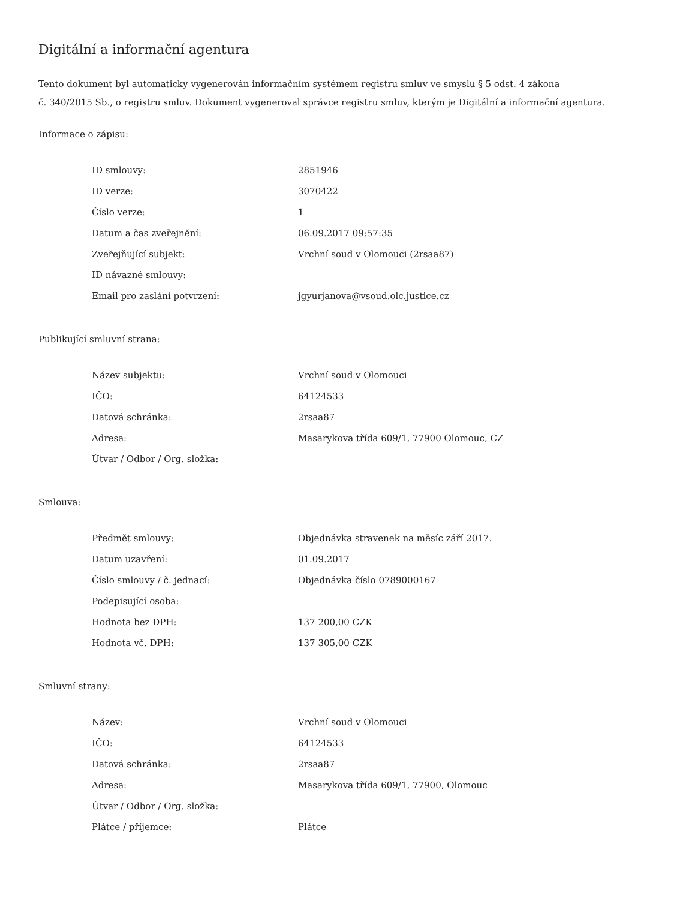Digitální a informační agentura
Tento dokument byl automaticky vygenerován informačním systémem registru smluv ve smyslu § 5 odst. 4 zákona
č. 340/2015 Sb., o registru smluv. Dokument vygeneroval správce registru smluv, kterým je Digitální a informační agentura.
Informace o zápisu:
| ID smlouvy: | 2851946 |
| ID verze: | 3070422 |
| Číslo verze: | 1 |
| Datum a čas zveřejnění: | 06.09.2017 09:57:35 |
| Zveřejňující subjekt: | Vrchní soud v Olomouci (2rsaa87) |
| ID návazné smlouvy: | |
| Email pro zaslání potvrzení: | jgyurjanova@vsoud.olc.justice.cz |
Publikující smluvní strana:
| Název subjektu: | Vrchní soud v Olomouci |
| IČO: | 64124533 |
| Datová schránka: | 2rsaa87 |
| Adresa: | Masarykova třída 609/1, 77900 Olomouc, CZ |
| Útvar / Odbor / Org. složka: | |
Smlouva:
| Předmět smlouvy: | Objednávka stravenek na měsíc září 2017. |
| Datum uzavření: | 01.09.2017 |
| Číslo smlouvy / č. jednací: | Objednávka číslo 0789000167 |
| Podepisující osoba: | |
| Hodnota bez DPH: | 137 200,00 CZK |
| Hodnota vč. DPH: | 137 305,00 CZK |
Smluvní strany:
| Název: | Vrchní soud v Olomouci |
| IČO: | 64124533 |
| Datová schránka: | 2rsaa87 |
| Adresa: | Masarykova třída 609/1, 77900, Olomouc |
| Útvar / Odbor / Org. složka: | |
| Plátce / příjemce: | Plátce |